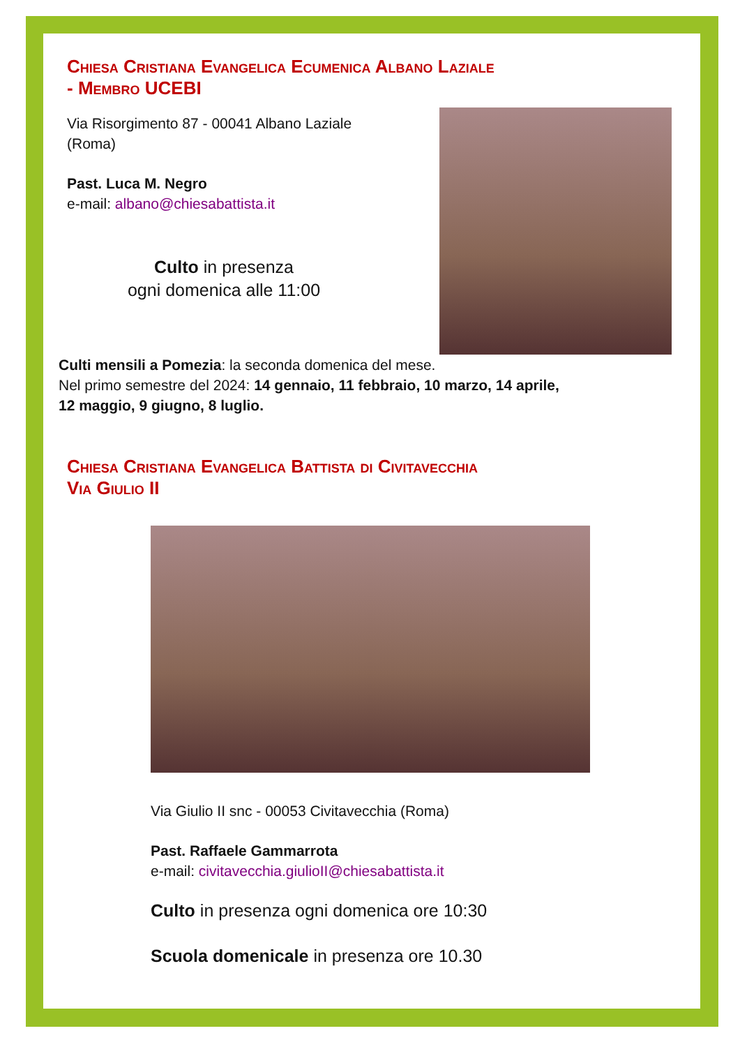Chiesa Cristiana Evangelica Ecumenica Albano Laziale
- Membro UCEBI
Via Risorgimento 87 - 00041 Albano Laziale (Roma)
Past. Luca M. Negro
e-mail: albano@chiesabattista.it
Culto in presenza
ogni domenica alle 11:00
Culti mensili a Pomezia: la seconda domenica del mese.
Nel primo semestre del 2024: 14 gennaio, 11 febbraio, 10 marzo, 14 aprile,
12 maggio, 9 giugno, 8 luglio.
Chiesa Cristiana Evangelica Battista di Civitavecchia
Via Giulio II
Via Giulio II snc - 00053 Civitavecchia (Roma)
Past. Raffaele Gammarrota
e-mail: civitavecchia.giulioII@chiesabattista.it
Culto in presenza ogni domenica ore 10:30
Scuola domenicale in presenza ore 10.30